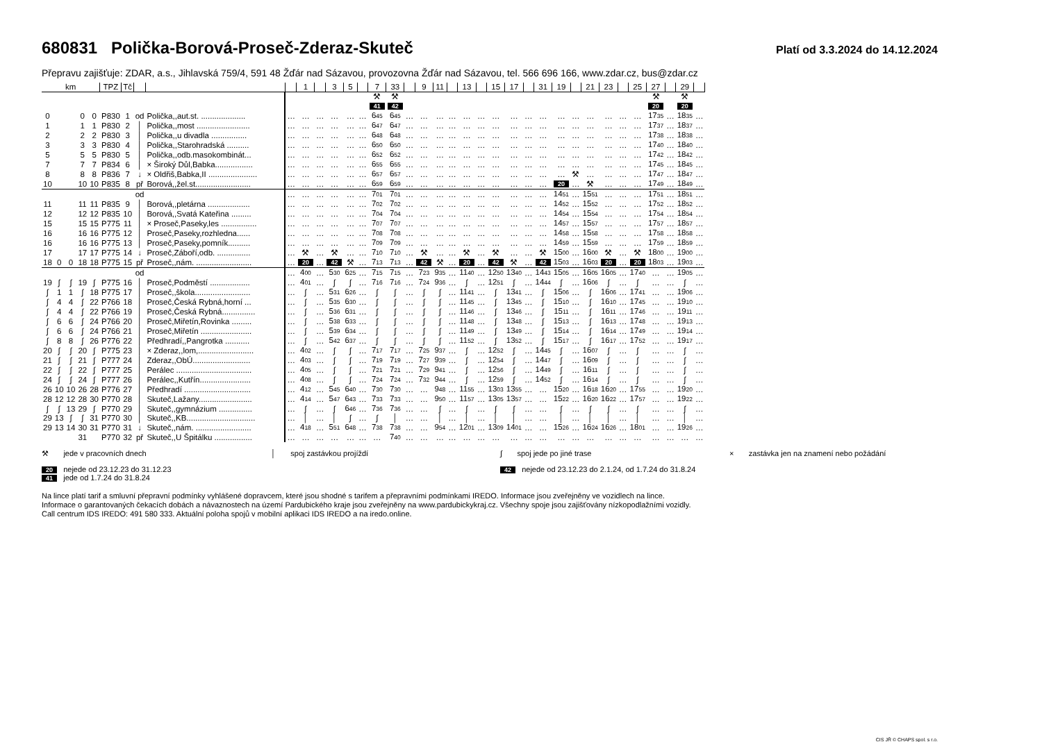680831 Polička-Borová-Proseč-Zderaz-Skuteč
Platí od 3.3.2024 do 14.12.2024
Přepravu zajišťuje: ZDAR, a.s., Jihlavská 759/4, 591 48 Žďár nad Sázavou, provozovna Žďár nad Sázavou, tel. 566 696 166, www.zdar.cz, bus@zdar.cz
| km | | | | | TPZ | Tč | | | | 1 | | 3 | 5 | | 7 | 33 | | 9 | 11 | | 13 | | 15 | 17 | | 31 | 19 | | 21 | 23 | | 25 | 27 | | 29 | |
| --- | --- | --- | --- | --- | --- | --- | --- | --- | --- | --- | --- | --- | --- | --- | --- | --- | --- | --- | --- | --- | --- | --- | --- | --- | --- | --- | --- | --- | --- | --- | --- | --- | --- | --- | --- | --- |
| | | | | | | | | | | | | | | | ⚒ | ⚒ | | | | | | | | | | | | | | | | | ⚒ | | ⚒ | |
| | | | | | | | | | | | | | | | 41 | 42 | | | | | | | | | | | | | | | | | 20 | | 20 | |
| 0 | | | 0 | 0 | P830 | 1 | od | Polička,,aut.st. .................... | … | … | … | … | … | … | 6 45 | 6 45 | … | … | … | … | … | … | … | … | … | … | … | … | … | … | … | … | 17 35 | … | 18 35 | … |
| 1 | | | 1 | 1 | P830 | 2 | │ | Polička,,most ........................ | … | … | … | … | … | … | 6 47 | 6 47 | … | … | … | … | … | … | … | … | … | … | … | … | … | … | … | … | 17 37 | … | 18 37 | … |
| 2 | | | 2 | 2 | P830 | 3 | │ | Polička,,u divadla ................ | … | … | … | … | … | … | 6 48 | 6 48 | … | … | … | … | … | … | … | … | … | … | … | … | … | … | … | … | 17 38 | … | 18 38 | … |
| 3 | | | 3 | 3 | P830 | 4 | │ | Polička,,Starohradská .......... | … | … | … | … | … | … | 6 50 | 6 50 | … | … | … | … | … | … | … | … | … | … | … | … | … | … | … | … | 17 40 | … | 18 40 | … |
| 5 | | | 5 | 5 | P830 | 5 | │ | Polička,,odb.masokombinát... | … | … | … | … | … | … | 6 52 | 6 52 | … | … | … | … | … | … | … | … | … | … | … | … | … | … | … | … | 17 42 | … | 18 42 | … |
| 7 | | | 7 | 7 | P834 | 6 | │ | × Široký Důl,Babka................. | … | … | … | … | … | … | 6 55 | 6 55 | … | … | … | … | … | … | … | … | … | … | … | … | … | … | … | … | 17 45 | … | 18 45 | … |
| 8 | | | 8 | 8 | P836 | 7 | ↓ | × Oldřiš,Babka,II ...................... | … | … | … | … | … | … | 6 57 | 6 57 | … | … | … | … | … | … | … | … | … | … | … | ⚒ | … | … | … | … | 17 47 | … | 18 47 | … |
| 10 | | | 10 | 10 | P835 | 8 | př | Borová,,žel.st......................... | … | … | … | … | … | … | 6 59 | 6 59 | … | … | … | … | … | … | … | … | … | … | 20 | … | ⚒ | … | … | … | 17 49 | … | 18 49 | … |
| | | | | | | | od | | … | … | … | … | … | … | 7 01 | 7 01 | … | … | … | … | … | … | … | … | … | … | 14 51 | … | 15 51 | … | … | … | 17 51 | … | 18 51 | … |
| 11 | | | 11 | 11 | P835 | 9 | │ | Borová,,pletárna ................... | … | … | … | … | … | … | 7 02 | 7 02 | … | … | … | … | … | … | … | … | … | … | 14 52 | … | 15 52 | … | … | … | 17 52 | … | 18 52 | … |
| 12 | | | 12 | 12 | P835 | 10 | │ | Borová,,Svatá Kateřina ......... | … | … | … | … | … | … | 7 04 | 7 04 | … | … | … | … | … | … | … | … | … | … | 14 54 | … | 15 54 | … | … | … | 17 54 | … | 18 54 | … |
| 15 | | | 15 | 15 | P775 | 11 | │ | × Proseč,Paseky,les ................ | … | … | … | … | … | … | 7 07 | 7 07 | … | … | … | … | … | … | … | … | … | … | 14 57 | … | 15 57 | … | … | … | 17 57 | … | 18 57 | … |
| 16 | | | 16 | 16 | P775 | 12 | │ | Proseč,Paseky,rozhledna...... | … | … | … | … | … | … | 7 08 | 7 08 | … | … | … | … | … | … | … | … | … | … | 14 58 | … | 15 58 | … | … | … | 17 58 | … | 18 58 | … |
| 16 | | | 16 | 16 | P775 | 13 | │ | Proseč,Paseky,pomník.......... | … | … | … | … | … | … | 7 09 | 7 09 | … | … | … | … | … | … | … | … | … | … | 14 59 | … | 15 59 | … | … | … | 17 59 | … | 18 59 | … |
| 17 | | | 17 | 17 | P775 | 14 | ↓ | Proseč,Záboří,odb. ............... | … | ⚒ | … | ⚒ | … | … | 7 10 | 7 10 | … | ⚒ | … | … | ⚒ | … | ⚒ | … | … | ⚒ | 15 00 | … | 16 00 | ⚒ | … | ⚒ | 18 00 | … | 19 00 | … |
| 18 | 0 | 0 | 18 | 18 | P775 | 15 | př | Proseč,,nám. ......................... | … | 20 | … | 42 | ⚒ | … | 7 13 | 7 13 | … | 42 | ⚒ | … | 20 | … | 42 | ⚒ | … | 42 | 15 03 | … | 16 03 | 20 | … | 20 | 18 03 | … | 19 03 | … |
| | | | | | | | od | | … | 4 00 | … | 5 30 | 6 25 | … | 7 15 | 7 15 | … | 7 23 | 9 35 | … | 11 40 | … | 12 50 | 13 40 | … | 14 43 | 15 05 | … | 16 05 | 16 05 | … | 17 40 | … | … | 19 05 | … |
| 19 | ∫ | ∫ | 19 | ∫ | P775 | 16 | │ | Proseč,Podměstí .................. | … | 4 01 | … | ∫ | ∫ | … | 7 16 | 7 16 | … | 7 24 | 9 36 | … | ∫ | … | 12 51 | ∫ | … | 14 44 | ∫ | … | 16 06 | ∫ | … | ∫ | … | … | ∫ | … |
| ∫ | 1 | 1 | ∫ | 18 | P775 | 17 | │ | Proseč,,škola......................... | … | ∫ | … | 5 31 | 6 26 | … | ∫ | ∫ | … | ∫ | ∫ | … | 11 41 | … | ∫ | 13 41 | … | ∫ | 15 06 | … | ∫ | 16 06 | … | 17 41 | … | … | 19 06 | … |
| ∫ | 4 | 4 | ∫ | 22 | P766 | 18 | │ | Proseč,Česká Rybná,horní ... | … | ∫ | … | 5 35 | 6 30 | … | ∫ | ∫ | … | ∫ | ∫ | … | 11 45 | … | ∫ | 13 45 | … | ∫ | 15 10 | … | ∫ | 16 10 | … | 17 45 | … | … | 19 10 | … |
| ∫ | 4 | 4 | ∫ | 22 | P766 | 19 | │ | Proseč,Česká Rybná............... | … | ∫ | … | 5 36 | 6 31 | … | ∫ | ∫ | … | ∫ | ∫ | … | 11 46 | … | ∫ | 13 46 | … | ∫ | 15 11 | … | ∫ | 16 11 | … | 17 46 | … | … | 19 11 | … |
| ∫ | 6 | 6 | ∫ | 24 | P766 | 20 | │ | Proseč,Miřetín,Rovinka ......... | … | ∫ | … | 5 38 | 6 33 | … | ∫ | ∫ | … | ∫ | ∫ | … | 11 48 | … | ∫ | 13 48 | … | ∫ | 15 13 | … | ∫ | 16 13 | … | 17 48 | … | … | 19 13 | … |
| ∫ | 6 | 6 | ∫ | 24 | P766 | 21 | │ | Proseč,Miřetín ....................... | … | ∫ | … | 5 39 | 6 34 | … | ∫ | ∫ | … | ∫ | ∫ | … | 11 49 | … | ∫ | 13 49 | … | ∫ | 15 14 | … | ∫ | 16 14 | … | 17 49 | … | … | 19 14 | … |
| ∫ | 8 | 8 | ∫ | 26 | P776 | 22 | │ | Předhradí,,Pangrotka ........... | … | ∫ | … | 5 42 | 6 37 | … | ∫ | ∫ | … | ∫ | ∫ | … | 11 52 | … | ∫ | 13 52 | … | ∫ | 15 17 | … | ∫ | 16 17 | … | 17 52 | … | … | 19 17 | … |
| 20 | ∫ | ∫ | 20 | ∫ | P775 | 23 | │ | × Zderaz,,lom,......................... | … | 4 02 | … | ∫ | ∫ | … | 7 17 | 7 17 | … | 7 25 | 9 37 | … | ∫ | … | 12 52 | ∫ | … | 14 45 | ∫ | … | 16 07 | ∫ | … | ∫ | … | … | ∫ | … |
| 21 | ∫ | ∫ | 21 | ∫ | P777 | 24 | │ | Zderaz,,ObÚ.......................... | … | 4 03 | … | ∫ | ∫ | … | 7 19 | 7 19 | … | 7 27 | 9 39 | … | ∫ | … | 12 54 | ∫ | … | 14 47 | ∫ | … | 16 09 | ∫ | … | ∫ | … | … | ∫ | … |
| 22 | ∫ | ∫ | 22 | ∫ | P777 | 25 | │ | Perálec .................................. | … | 4 05 | … | ∫ | ∫ | … | 7 21 | 7 21 | … | 7 29 | 9 41 | … | ∫ | … | 12 56 | ∫ | … | 14 49 | ∫ | … | 16 11 | ∫ | … | ∫ | … | … | ∫ | … |
| 24 | ∫ | ∫ | 24 | ∫ | P777 | 26 | │ | Perálec,,Kutřín....................... | … | 4 08 | … | ∫ | ∫ | … | 7 24 | 7 24 | … | 7 32 | 9 44 | … | ∫ | … | 12 59 | ∫ | … | 14 52 | ∫ | … | 16 14 | ∫ | … | ∫ | … | … | ∫ | … |
| 26 | 10 | 10 | 26 | 28 | P776 | 27 | │ | Předhradí .............................. | … | 4 12 | … | 5 45 | 6 40 | … | 7 30 | 7 30 | … | … | 9 48 | … | 11 55 | … | 13 03 | 13 55 | … | … | 15 20 | … | 16 18 | 16 20 | … | 17 55 | … | … | 19 20 | … |
| 28 | 12 | 12 | 28 | 30 | P770 | 28 | │ | Skuteč,Lažany........................ | … | 4 14 | … | 5 47 | 6 43 | … | 7 33 | 7 33 | … | … | 9 50 | … | 11 57 | … | 13 05 | 13 57 | … | … | 15 22 | … | 16 20 | 16 22 | … | 17 57 | … | … | 19 22 | … |
| ∫ | ∫ | 13 | 29 | ∫ | P770 | 29 | │ | Skuteč,,gymnázium ............... | … | ∫ | … | ∫ | 6 46 | … | 7 36 | 7 36 | … | … | ∫ | … | ∫ | … | ∫ | ∫ | … | … | ∫ | … | ∫ | ∫ | … | ∫ | … | … | ∫ | … |
| 29 | 13 | ∫ | ∫ | 31 | P770 | 30 | │ | Skuteč,,KB............................... | … | │ | … | │ | ∫ | … | ∫ | │ | … | … | │ | … | │ | … | │ | │ | … | … | │ | … | │ | │ | … | │ | … | … | │ | … |
| 29 | 13 | 14 | 30 | 31 | P770 | 31 | ↓ | Skuteč,,nám. ......................... | … | 4 18 | … | 5 51 | 6 48 | … | 7 38 | 7 38 | … | … | 9 54 | … | 12 01 | … | 13 09 | 14 01 | … | … | 15 26 | … | 16 24 | 16 26 | … | 18 01 | … | … | 19 26 | … |
| | | | 31 | | P770 | 32 | př | Skuteč,,U Špitálku ................. | … | … | … | … | … | … | … | 7 40 | … | … | … | … | … | … | … | … | … | … | … | … | … | … | … | … | … | … | … | … |
⚒ jede v pracovních dnech
│ spoj zastávkou projíždí
∫ spoj jede po jiné trase
× zastávka jen na znamení nebo požádání
20 nejede od 23.12.23 do 31.12.23
41 jede od 1.7.24 do 31.8.24
42 nejede od 23.12.23 do 2.1.24, od 1.7.24 do 31.8.24
Na lince platí tarif a smluvní přepravní podmínky vyhlášené dopravcem, které jsou shodné s tarifem a přepravními podmínkami IREDO. Informace jsou zveřejněny ve vozidlech na lince.
Informace o garantovaných čekacích dobách a návaznostech na území Pardubického kraje jsou zveřejněny na www.pardubickykraj.cz. Všechny spoje jsou zajišťovány nízkopodlažními vozidly.
Call centrum IDS IREDO: 491 580 333. Aktuální poloha spojů v mobilní aplikaci IDS IREDO a na iredo.online.
CIS JŘ © CHAPS spol. s r.o.